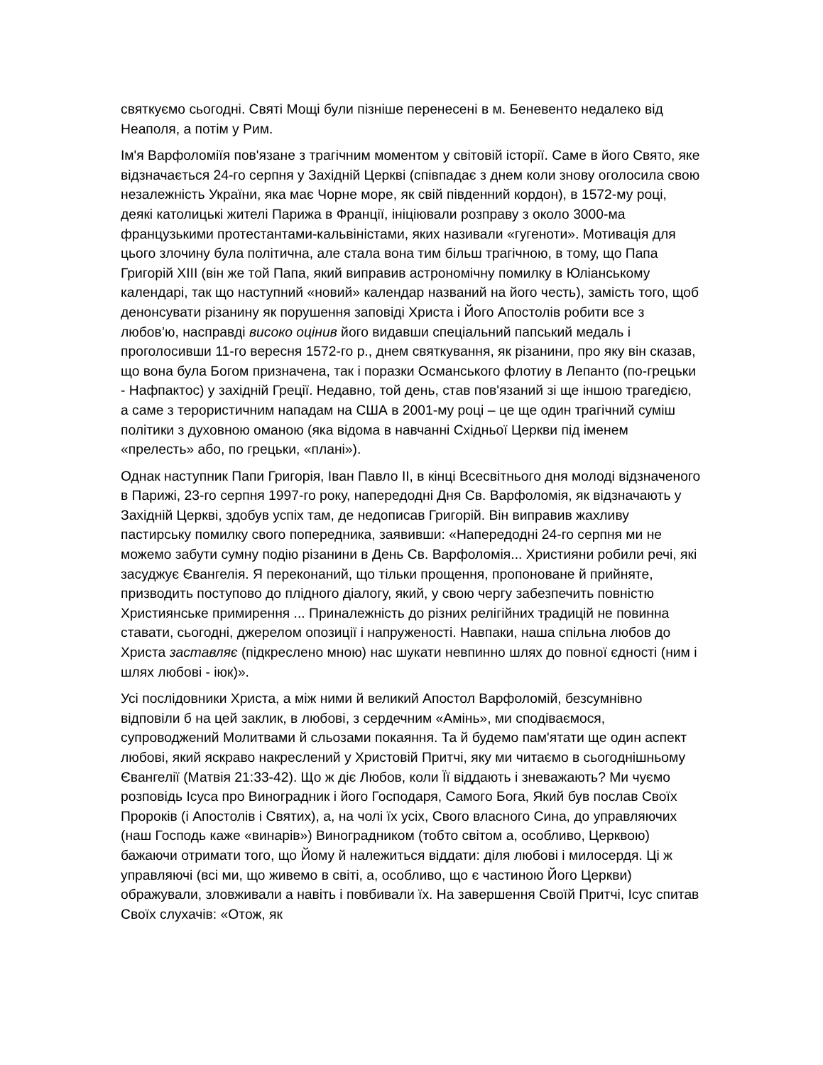святкуємо сьогодні. Святі Мощі були пізніше перенесені в м. Беневенто недалеко від Неаполя, а потім у Рим.
Ім'я Варфоломіїя пов'язане з трагічним моментом у світовій історії. Саме в його Свято, яке відзначається 24-го серпня у Західній Церкві (співпадає з днем коли знову оголосила свою незалежність України, яка має Чорне море, як свій південний кордон), в 1572-му році, деякі католицькі жителі Парижа в Франції, ініціювали розправу з около 3000-ма французькими протестантами-кальвіністами, яких називали «гугеноти». Мотивація для цього злочину була політична, але стала вона тим більш трагічною, в тому, що Папа Григорій XIII (він же той Папа, який виправив астрономічну помилку в Юліанському календарі, так що наступний «новий» календар названий на його честь), замість того, щоб денонсувати різанину як порушення заповіді Христа і Його Апостолів робити все з любов’ю, насправді високо оцінив його видавши спеціальний папський медаль і проголосивши 11-го вересня 1572-го р., днем святкування, як різанини, про яку він сказав, що вона була Богом призначена, так і поразки Османського флотиу в Лепанто (по-грецьки - Нафпактос) у західній Греції. Недавно, той день, став пов'язаний зі ще іншою трагедією, а саме з терористичним нападам на США в 2001-му році – це ще один трагічний суміш політики з духовною оманою (яка відома в навчанні Східньої Церкви під іменем «прелесть» або, по грецьки, «плані»).
Однак наступник Папи Григорія, Іван Павло II, в кінці Всесвітнього дня молоді відзначеного в Парижі, 23-го серпня 1997-го року, напередодні Дня Св. Варфоломія, як відзначають у Західній Церкві, здобув успіх там, де недописав Григорій. Він виправив жахливу пастирську помилку свого попередника, заявивши: «Напередодні 24-го серпня ми не можемо забути сумну подію різанини в День Св. Варфоломія... Християни робили речі, які засуджує Євангелія. Я переконаний, що тільки прощення, пропоноване й прийняте, призводить поступово до плідного діалогу, який, у свою чергу забезпечить повністю Християнське примирення ... Приналежність до різних релігійних традицій не повинна ставати, сьогодні, джерелом опозиції і напруженості. Навпаки, наша спільна любов до Христа заставляє (підкреслено мною) нас шукати невпинно шлях до повної єдності (ним і шлях любові - іюк)».
Усі послідовники Христа, а між ними й великий Апостол Варфоломій, безсумнівно відповіли б на цей заклик, в любові, з сердечним «Амінь», ми сподіваємося, супроводжений Молитвами й сльозами покаяння. Та й будемо пам'ятати ще один аспект любові, який яскраво накреслений у Христовій Притчі, яку ми читаємо в сьогоднішньому Євангелії (Матвія 21:33-42). Що ж діє Любов, коли Її віддають і зневажають? Ми чуємо розповідь Ісуса про Виноградник і його Господаря, Самого Бога, Який був послав Своїх Пророків (і Апостолів і Святих), а, на чолі їх усіх, Свого власного Сина, до управляючих (наш Господь каже «винарів») Виноградником (тобто світом а, особливо, Церквою) бажаючи отримати того, що Йому й належиться віддати: діля любові і милосердя. Ці ж управляючі (всі ми, що живемо в світі, а, особливо, що є частиною Його Церкви) ображували, зловживали а навіть і повбивали їх. На завершення Своїй Притчі, Ісус спитав Своїх слухачів: «Отож, як